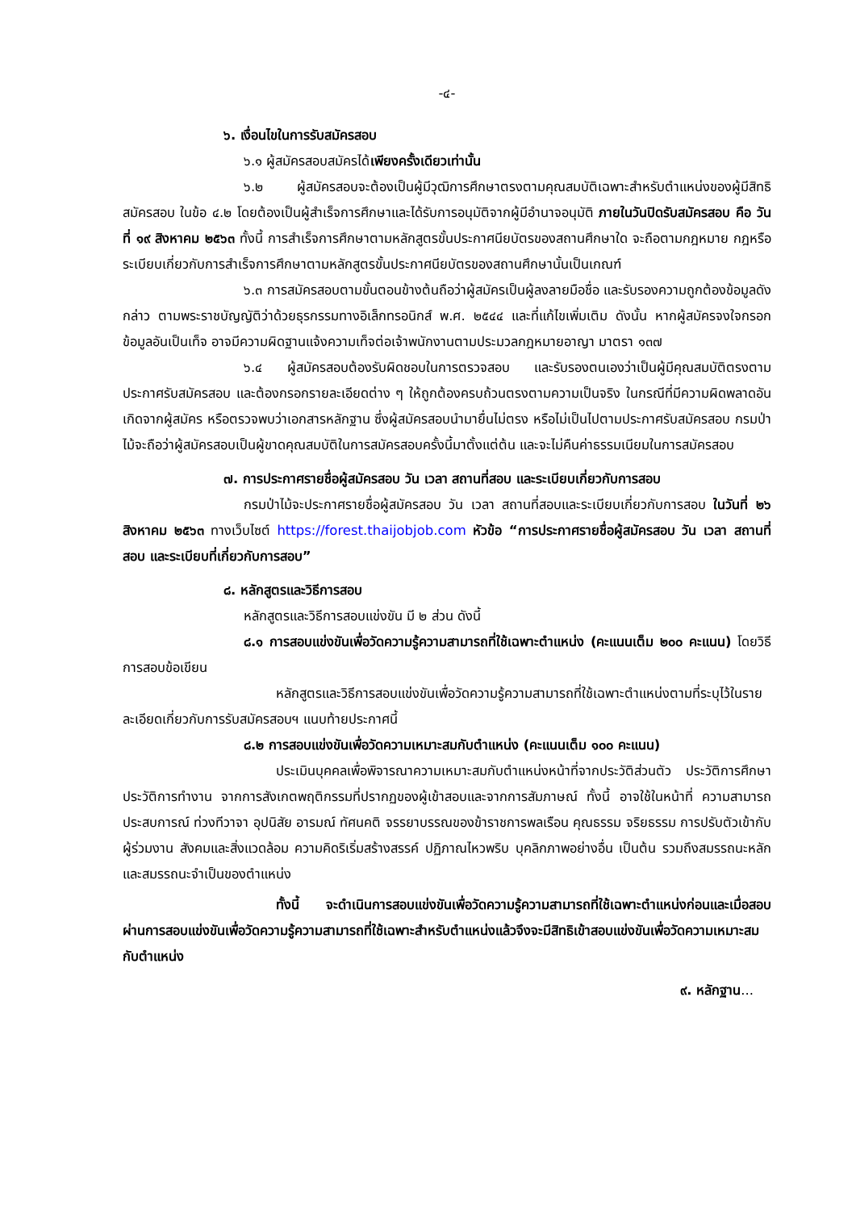-๔-
๖. เงื่อนไขในการรับสมัครสอบ
๖.๑ ผู้สมัครสอบสมัครได้เพียงครั้งเดียวเท่านั้น
๖.๒ ผู้สมัครสอบจะต้องเป็นผู้มีวุฒิการศึกษาตรงตามคุณสมบัติเฉพาะสำหรับตำแหน่งของผู้มีสิทธิสมัครสอบ ในข้อ ๔.๒ โดยต้องเป็นผู้สำเร็จการศึกษาและได้รับการอนุมัติจากผู้มีอำนาจอนุมัติ ภายในวันปิดรับสมัครสอบ คือ วันที่ ๑๙ สิงหาคม ๒๕๖๓ ทั้งนี้ การสำเร็จการศึกษาตามหลักสูตรขั้นประกาศนียบัตรของสถานศึกษาใด จะถือตามกฎหมาย กฎหรือระเบียบเกี่ยวกับการสำเร็จการศึกษาตามหลักสูตรขั้นประกาศนียบัตรของสถานศึกษานั้นเป็นเกณฑ์
๖.๓ การสมัครสอบตามขั้นตอนข้างต้นถือว่าผู้สมัครเป็นผู้ลงลายมือชื่อ และรับรองความถูกต้องข้อมูลดังกล่าว ตามพระราชบัญญัติว่าด้วยธุรกรรมทางอิเล็กทรอนิกส์ พ.ศ. ๒๕๔๔ และที่แก้ไขเพิ่มเติม ดังนั้น หากผู้สมัครจงใจกรอกข้อมูลอันเป็นเท็จ อาจมีความผิดฐานแจ้งความเท็จต่อเจ้าพนักงานตามประมวลกฎหมายอาญา มาตรา ๑๓๗
๖.๔ ผู้สมัครสอบต้องรับผิดชอบในการตรวจสอบ และรับรองตนเองว่าเป็นผู้มีคุณสมบัติตรงตามประกาศรับสมัครสอบ และต้องกรอกรายละเอียดต่าง ๆ ให้ถูกต้องครบถ้วนตรงตามความเป็นจริง ในกรณีที่มีความผิดพลาดอันเกิดจากผู้สมัคร หรือตรวจพบว่าเอกสารหลักฐาน ซึ่งผู้สมัครสอบนำมายื่นไม่ตรง หรือไม่เป็นไปตามประกาศรับสมัครสอบ กรมป่าไม้จะถือว่าผู้สมัครสอบเป็นผู้ขาดคุณสมบัติในการสมัครสอบครั้งนี้มาตั้งแต่ต้น และจะไม่คืนค่าธรรมเนียมในการสมัครสอบ
๗. การประกาศรายชื่อผู้สมัครสอบ วัน เวลา สถานที่สอบ และระเบียบเกี่ยวกับการสอบ
กรมป่าไม้จะประกาศรายชื่อผู้สมัครสอบ วัน เวลา สถานที่สอบและระเบียบเกี่ยวกับการสอบ ในวันที่ ๒๖ สิงหาคม ๒๕๖๓ ทางเว็บไซต์ https://forest.thaijobjob.com หัวข้อ “การประกาศรายชื่อผู้สมัครสอบ วัน เวลา สถานที่สอบ และระเบียบที่เกี่ยวกับการสอบ”
๘. หลักสูตรและวิธีการสอบ
หลักสูตรและวิธีการสอบแข่งขัน มี ๒ ส่วน ดังนี้
๘.๑ การสอบแข่งขันเพื่อวัดความรู้ความสามารถที่ใช้เฉพาะตำแหน่ง (คะแนนเต็ม ๒๐๐ คะแนน) โดยวิธีการสอบข้อเขียน
หลักสูตรและวิธีการสอบแข่งขันเพื่อวัดความรู้ความสามารถที่ใช้เฉพาะตำแหน่งตามที่ระบุไว้ในรายละเอียดเกี่ยวกับการรับสมัครสอบฯ แนบท้ายประกาศนี้
๘.๒ การสอบแข่งขันเพื่อวัดความเหมาะสมกับตำแหน่ง (คะแนนเต็ม ๑๐๐ คะแนน)
ประเมินบุคคลเพื่อพิจารณาความเหมาะสมกับตำแหน่งหน้าที่จากประวัติส่วนตัว ประวัติการศึกษา ประวัติการทำงาน จากการสังเกตพฤติกรรมที่ปรากฏของผู้เข้าสอบและจากการสัมภาษณ์ ทั้งนี้ อาจใช้ในหน้าที่ ความสามารถ ประสบการณ์ ท่วงทีวาจา อุปนิสัย อารมณ์ ทัศนคติ จรรยาบรรณของข้าราชการพลเรือน คุณธรรม จริยธรรม การปรับตัวเข้ากับผู้ร่วมงาน สังคมและสิ่งแวดล้อม ความคิดริเริ่มสร้างสรรค์ ปฏิภาณไหวพริบ บุคลิกภาพอย่างอื่น เป็นต้น รวมถึงสมรรถนะหลักและสมรรถนะจำเป็นของตำแหน่ง
ทั้งนี้ จะดำเนินการสอบแข่งขันเพื่อวัดความรู้ความสามารถที่ใช้เฉพาะตำแหน่งก่อนและเมื่อสอบผ่านการสอบแข่งขันเพื่อวัดความรู้ความสามารถที่ใช้เฉพาะสำหรับตำแหน่งแล้วจึงจะมีสิทธิเข้าสอบแข่งขันเพื่อวัดความเหมาะสมกับตำแหน่ง
๙. หลักฐาน...